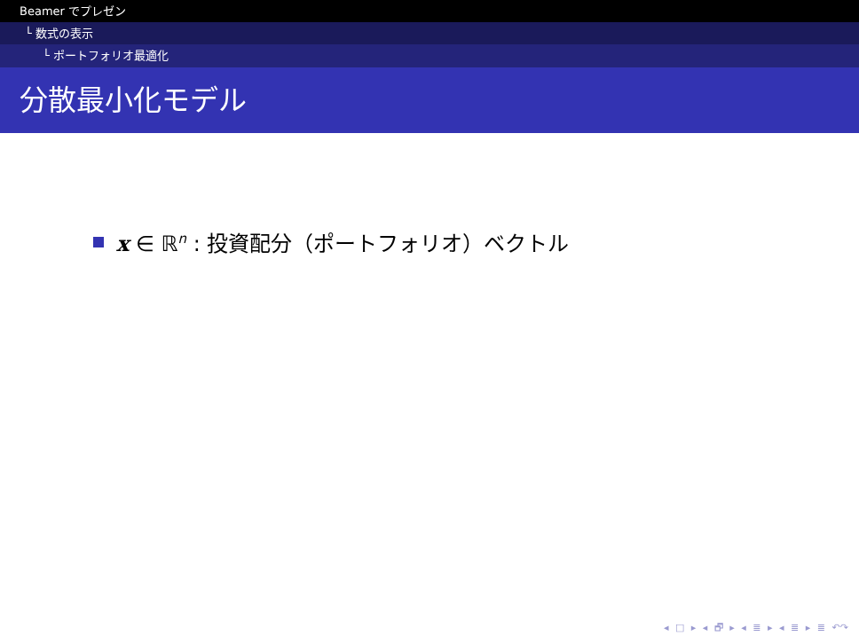Beamer でプレゼン
└ 数式の表示
└ ポートフォリオ最適化
分散最小化モデル
x ∈ ℝ<sup>n</sup> : 投資配分（ポートフォリオ）ベクトル
◂ □ ▸ ◂ 🗗 ▸ ◂ ≣ ▸ ◂ ≣ ▸ ≣ ↶↷